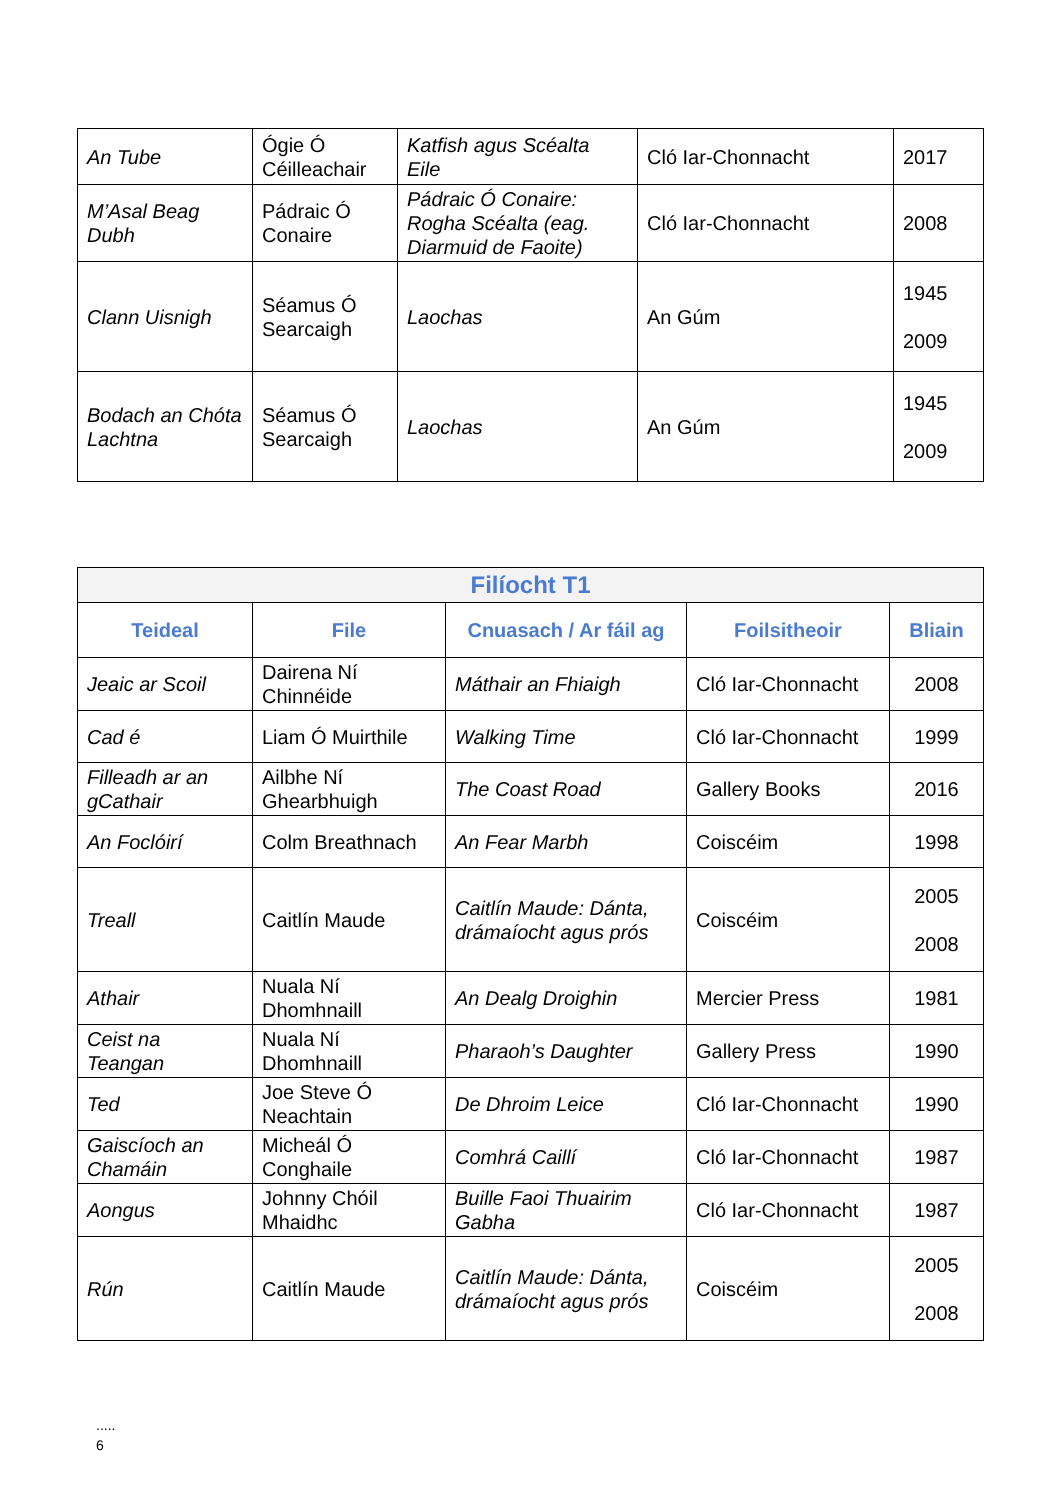| An Tube | Ógie Ó Céilleachair | Katfish agus Scéalta Eile | Cló Iar-Chonnacht | 2017 |
| M’Asal Beag Dubh | Pádraic Ó Conaire | Pádraic Ó Conaire: Rogha Scéalta (eag. Diarmuid de Faoite) | Cló Iar-Chonnacht | 2008 |
| Clann Uisnigh | Séamus Ó Searcaigh | Laochas | An Gúm | 1945 2009 |
| Bodach an Chóta Lachtna | Séamus Ó Searcaigh | Laochas | An Gúm | 1945 2009 |
| Filíocht T1 | | | | |
| Teideal | File | Cnuasach / Ar fáil ag | Foilsitheoir | Bliain |
| Jeaic ar Scoil | Dairena Ní Chinnéide | Máthair an Fhiaigh | Cló Iar-Chonnacht | 2008 |
| Cad é | Liam Ó Muirthile | Walking Time | Cló Iar-Chonnacht | 1999 |
| Filleadh ar an gCathair | Ailbhe Ní Ghearbhuigh | The Coast Road | Gallery Books | 2016 |
| An Foclóirí | Colm Breathnach | An Fear Marbh | Coiscéim | 1998 |
| Treall | Caitlín Maude | Caitlín Maude: Dánta, drámaíocht agus prós | Coiscéim | 2005 2008 |
| Athair | Nuala Ní Dhomhnaill | An Dealg Droighin | Mercier Press | 1981 |
| Ceist na Teangan | Nuala Ní Dhomhnaill | Pharaoh’s Daughter | Gallery Press | 1990 |
| Ted | Joe Steve Ó Neachtain | De Dhroim Leice | Cló Iar-Chonnacht | 1990 |
| Gaiscíoch an Chamáin | Micheál Ó Conghaile | Comhrá Caillí | Cló Iar-Chonnacht | 1987 |
| Aongus | Johnny Chóil Mhaidhc | Buille Faoi Thuairim Gabha | Cló Iar-Chonnacht | 1987 |
| Rún | Caitlín Maude | Caitlín Maude: Dánta, drámaíocht agus prós | Coiscéim | 2005 2008 |
.....
6